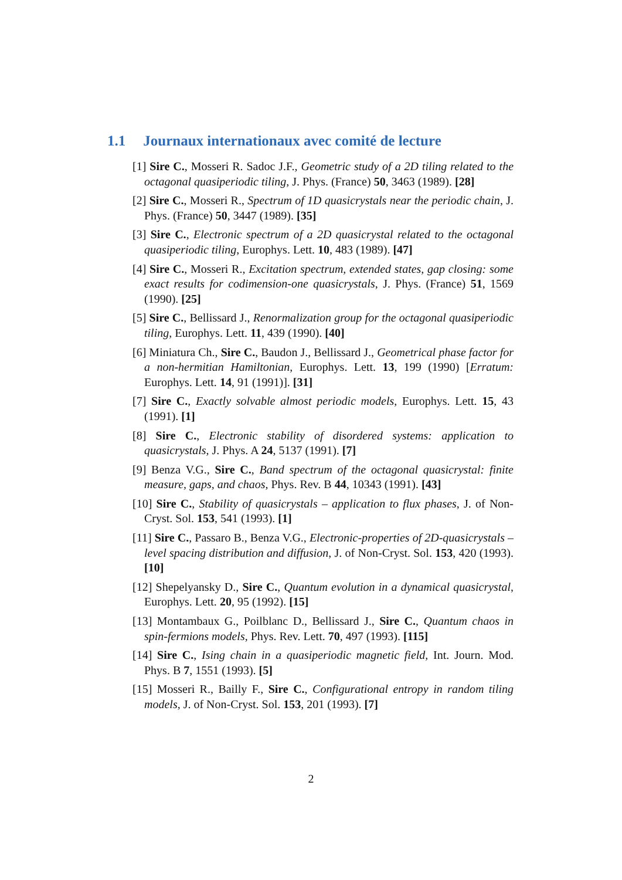1.1 Journaux internationaux avec comité de lecture
[1] Sire C., Mosseri R. Sadoc J.F., Geometric study of a 2D tiling related to the octagonal quasiperiodic tiling, J. Phys. (France) 50, 3463 (1989). [28]
[2] Sire C., Mosseri R., Spectrum of 1D quasicrystals near the periodic chain, J. Phys. (France) 50, 3447 (1989). [35]
[3] Sire C., Electronic spectrum of a 2D quasicrystal related to the octagonal quasiperiodic tiling, Europhys. Lett. 10, 483 (1989). [47]
[4] Sire C., Mosseri R., Excitation spectrum, extended states, gap closing: some exact results for codimension-one quasicrystals, J. Phys. (France) 51, 1569 (1990). [25]
[5] Sire C., Bellissard J., Renormalization group for the octagonal quasiperiodic tiling, Europhys. Lett. 11, 439 (1990). [40]
[6] Miniatura Ch., Sire C., Baudon J., Bellissard J., Geometrical phase factor for a non-hermitian Hamiltonian, Europhys. Lett. 13, 199 (1990) [Erratum: Europhys. Lett. 14, 91 (1991)]. [31]
[7] Sire C., Exactly solvable almost periodic models, Europhys. Lett. 15, 43 (1991). [1]
[8] Sire C., Electronic stability of disordered systems: application to quasicrystals, J. Phys. A 24, 5137 (1991). [7]
[9] Benza V.G., Sire C., Band spectrum of the octagonal quasicrystal: finite measure, gaps, and chaos, Phys. Rev. B 44, 10343 (1991). [43]
[10] Sire C., Stability of quasicrystals – application to flux phases, J. of Non-Cryst. Sol. 153, 541 (1993). [1]
[11] Sire C., Passaro B., Benza V.G., Electronic-properties of 2D-quasicrystals – level spacing distribution and diffusion, J. of Non-Cryst. Sol. 153, 420 (1993). [10]
[12] Shepelyansky D., Sire C., Quantum evolution in a dynamical quasicrystal, Europhys. Lett. 20, 95 (1992). [15]
[13] Montambaux G., Poilblanc D., Bellissard J., Sire C., Quantum chaos in spin-fermions models, Phys. Rev. Lett. 70, 497 (1993). [115]
[14] Sire C., Ising chain in a quasiperiodic magnetic field, Int. Journ. Mod. Phys. B 7, 1551 (1993). [5]
[15] Mosseri R., Bailly F., Sire C., Configurational entropy in random tiling models, J. of Non-Cryst. Sol. 153, 201 (1993). [7]
2